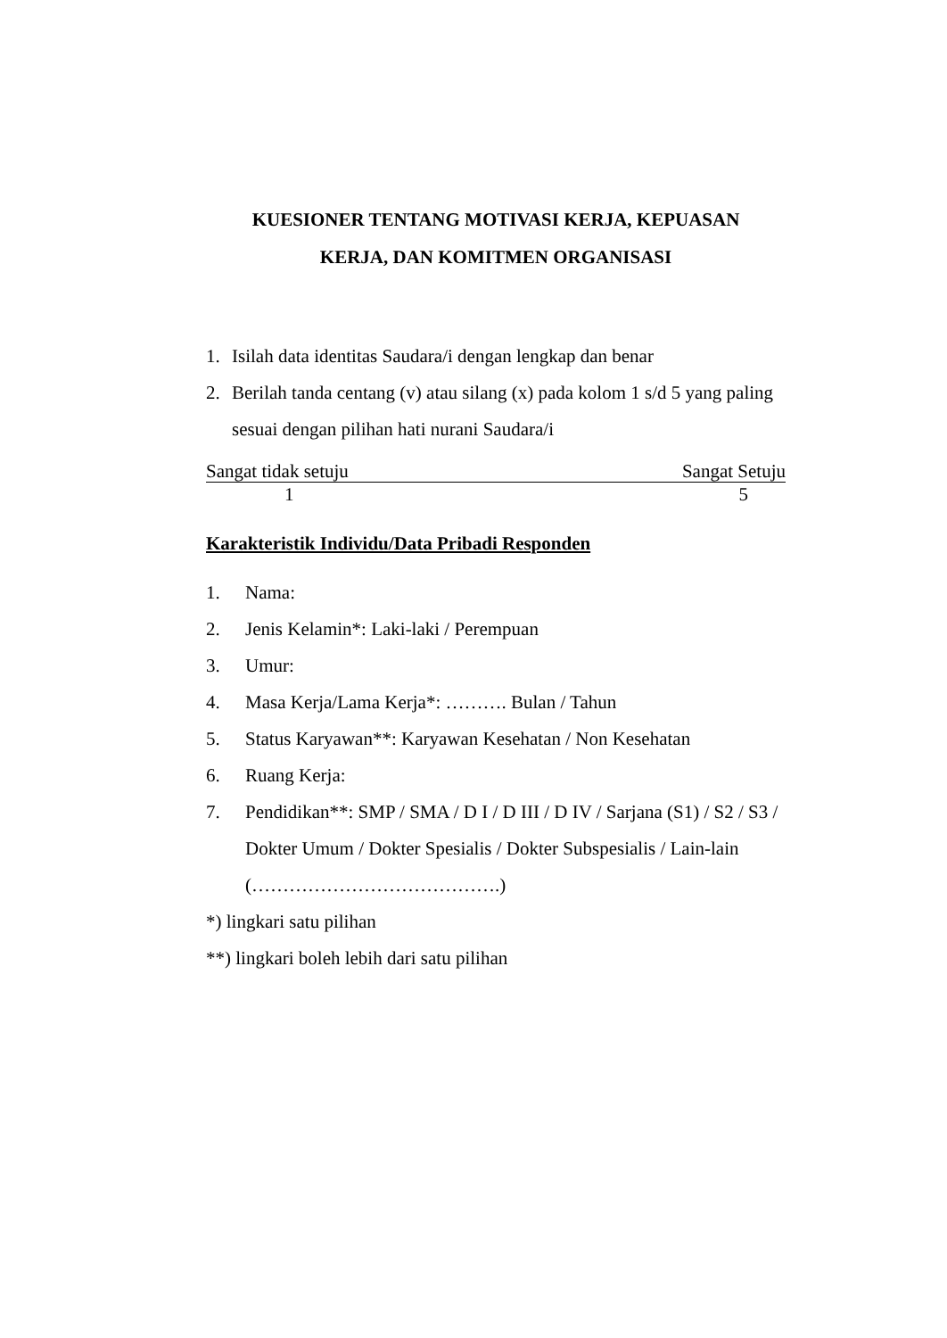KUESIONER TENTANG MOTIVASI KERJA, KEPUASAN
KERJA, DAN KOMITMEN ORGANISASI
1. Isilah data identitas Saudara/i dengan lengkap dan benar
2. Berilah tanda centang (v) atau silang (x) pada kolom 1 s/d 5 yang paling sesuai dengan pilihan hati nurani Saudara/i
Sangat tidak setuju Sangat Setuju
1 5
Karakteristik Individu/Data Pribadi Responden
1. Nama:
2. Jenis Kelamin*: Laki-laki / Perempuan
3. Umur:
4. Masa Kerja/Lama Kerja*: ………. Bulan / Tahun
5. Status Karyawan**: Karyawan Kesehatan / Non Kesehatan
6. Ruang Kerja:
7. Pendidikan**: SMP / SMA / D I / D III / D IV / Sarjana (S1) / S2 / S3 / Dokter Umum / Dokter Spesialis / Dokter Subspesialis / Lain-lain (………………………………….)
*) lingkari satu pilihan
**) lingkari boleh lebih dari satu pilihan